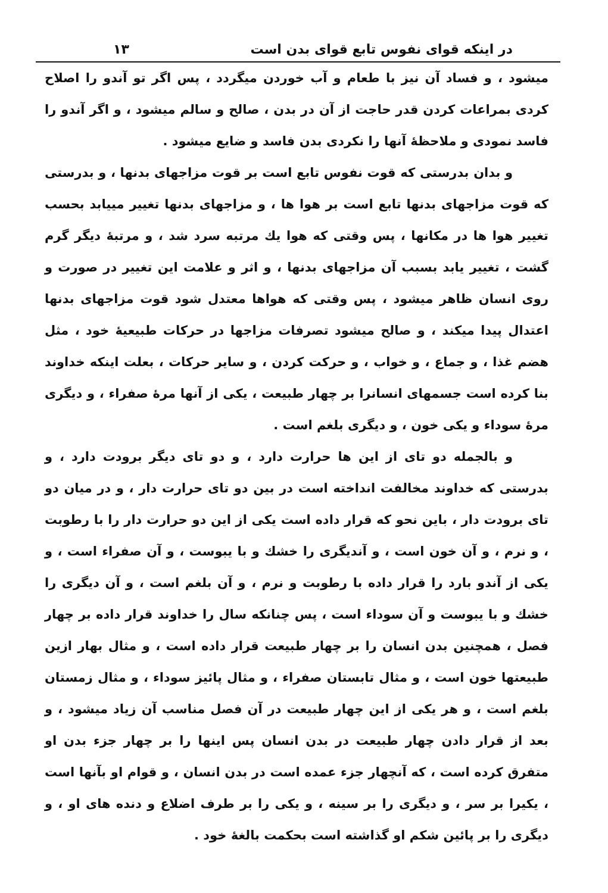در اینکه قوای نفوس تابع قوای بدن است ۱۳
میشود ، و فساد آن نیز با طعام و آب خوردن میگردد ، پس اگر تو آندو را اصلاح کردی بمراعات کردن قدر حاجت از آن در بدن ، صالح و سالم میشود ، و اگر آندو را فاسد نمودی و ملاحظهٔ آنها را نکردی بدن فاسد و ضایع میشود .
و بدان بدرستی که قوت نفوس تابع است بر قوت مزاجهای بدنها ، و بدرستی که قوت مزاجهای بدنها تابع است بر هوا ها ، و مزاجهای بدنها تغییر مییابد بحسب تغییر هوا ها در مکانها ، پس وقتی که هوا یك مرتبه سرد شد ، و مرتبهٔ دیگر گرم گشت ، تغییر یابد بسبب آن مزاجهای بدنها ، و اثر و علامت این تغییر در صورت و روی انسان ظاهر میشود ، پس وقتی که هواها معتدل شود قوت مزاجهای بدنها اعتدال پیدا میکند ، و صالح میشود تصرفات مزاجها در حرکات طبیعیهٔ خود ، مثل هضم غذا ، و جماع ، و خواب ، و حرکت کردن ، و سایر حرکات ، بعلت اینکه خداوند بنا کرده است جسمهای انسانرا بر چهار طبیعت ، یکی از آنها مرهٔ صفراء ، و دیگری مرهٔ سوداء و یکی خون ، و دیگری بلغم است .
و بالجمله دو تای از این ها حرارت دارد ، و دو تای دیگر برودت دارد ، و بدرستی که خداوند مخالفت انداخته است در بین دو تای حرارت دار ، و در میان دو تای برودت دار ، باین نحو که قرار داده است یکی از این دو حرارت دار را با رطوبت ، و نرم ، و آن خون است ، و آندیگری را خشك و با یبوست ، و آن صفراء است ، و یکی از آندو بارد را قرار داده با رطوبت و نرم ، و آن بلغم است ، و آن دیگری را خشك و با یبوست و آن سوداء است ، پس چنانکه سال را خداوند قرار داده بر چهار فصل ، همچنین بدن انسان را بر چهار طبیعت قرار داده است ، و مثال بهار ازین طبیعتها خون است ، و مثال تابستان صفراء ، و مثال پائیز سوداء ، و مثال زمستان بلغم است ، و هر یکی از این چهار طبیعت در آن فصل مناسب آن زیاد میشود ، و بعد از قرار دادن چهار طبیعت در بدن انسان پس اینها را بر چهار جزء بدن او متفرق کرده است ، که آنچهار جزء عمده است در بدن انسان ، و قوام او بآنها است ، یکیرا بر سر ، و دیگری را بر سینه ، و یکی را بر طرف اضلاع و دنده های او ، و دیگری را بر پائین شکم او گذاشته است بحکمت بالغهٔ خود .